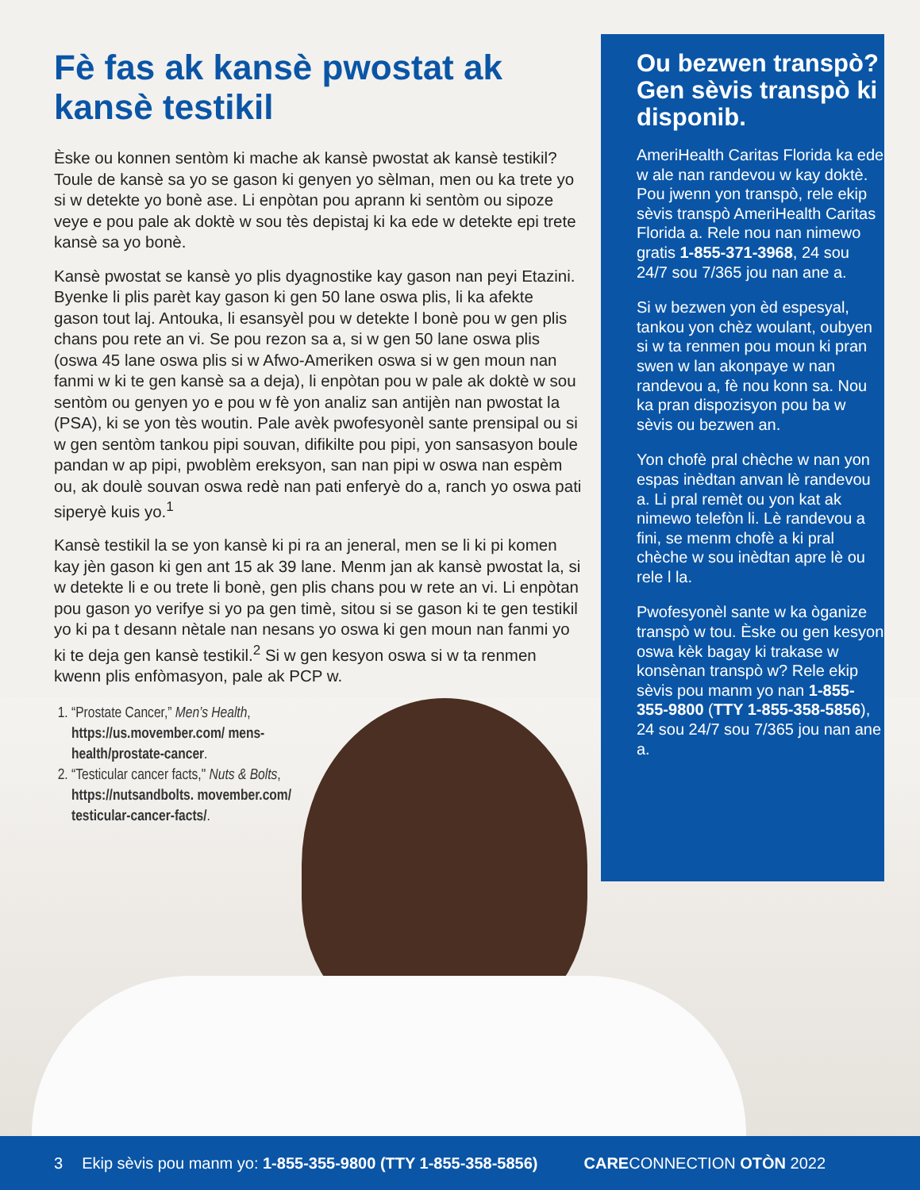Fè fas ak kansè pwostat ak kansè testikil
Èske ou konnen sentòm ki mache ak kansè pwostat ak kansè testikil? Toule de kansè sa yo se gason ki genyen yo sèlman, men ou ka trete yo si w detekte yo bonè ase. Li enpòtan pou aprann ki sentòm ou sipoze veye e pou pale ak doktè w sou tès depistaj ki ka ede w detekte epi trete kansè sa yo bonè.
Kansè pwostat se kansè yo plis dyagnostike kay gason nan peyi Etazini. Byenke li plis parèt kay gason ki gen 50 lane oswa plis, li ka afekte gason tout laj. Antouka, li esansyèl pou w detekte l bonè pou w gen plis chans pou rete an vi. Se pou rezon sa a, si w gen 50 lane oswa plis (oswa 45 lane oswa plis si w Afwo-Ameriken oswa si w gen moun nan fanmi w ki te gen kansè sa a deja), li enpòtan pou w pale ak doktè w sou sentòm ou genyen yo e pou w fè yon analiz san antijèn nan pwostat la (PSA), ki se yon tès woutin. Pale avèk pwofesyonèl sante prensipal ou si w gen sentòm tankou pipi souvan, difikilte pou pipi, yon sansasyon boule pandan w ap pipi, pwoblèm ereksyon, san nan pipi w oswa nan espèm ou, ak doulè souvan oswa redè nan pati enferyè do a, ranch yo oswa pati siperyè kuis yo.<sup>1</sup>
Kansè testikil la se yon kansè ki pi ra an jeneral, men se li ki pi komen kay jèn gason ki gen ant 15 ak 39 lane. Menm jan ak kansè pwostat la, si w detekte li e ou trete li bonè, gen plis chans pou w rete an vi. Li enpòtan pou gason yo verifye si yo pa gen timè, sitou si se gason ki te gen testikil yo ki pa t desann nètale nan nesans yo oswa ki gen moun nan fanmi yo ki te deja gen kansè testikil.<sup>2</sup> Si w gen kesyon oswa si w ta renmen kwenn plis enfòmasyon, pale ak PCP w.
1. “Prostate Cancer,” Men’s Health, https://us.movember.com/ mens-health/prostate-cancer.
2. “Testicular cancer facts," Nuts & Bolts, https://nutsandbolts. movember.com/ testicular-cancer-facts/.
Ou bezwen transpò? Gen sèvis transpò ki disponib.
AmeriHealth Caritas Florida ka ede w ale nan randevou w kay doktè. Pou jwenn yon transpò, rele ekip sèvis transpò AmeriHealth Caritas Florida a. Rele nou nan nimewo gratis 1-855-371-3968, 24 sou 24/7 sou 7/365 jou nan ane a.
Si w bezwen yon èd espesyal, tankou yon chèz woulant, oubyen si w ta renmen pou moun ki pran swen w lan akonpaye w nan randevou a, fè nou konn sa. Nou ka pran dispozisyon pou ba w sèvis ou bezwen an.
Yon chofè pral chèche w nan yon espas inèdtan anvan lè randevou a. Li pral remèt ou yon kat ak nimewo telefòn li. Lè randevou a fini, se menm chofè a ki pral chèche w sou inèdtan apre lè ou rele l la.
Pwofesyonèl sante w ka òganize transpò w tou. Èske ou gen kesyon oswa kèk bagay ki trakase w konsènan transpò w? Rele ekip sèvis pou manm yo nan 1-855-355-9800 (TTY 1-855-358-5856), 24 sou 24/7 sou 7/365 jou nan ane a.
3 Ekip sèvis pou manm yo: 1-855-355-9800 (TTY 1-855-358-5856) CARECONNECTION OTÒN 2022